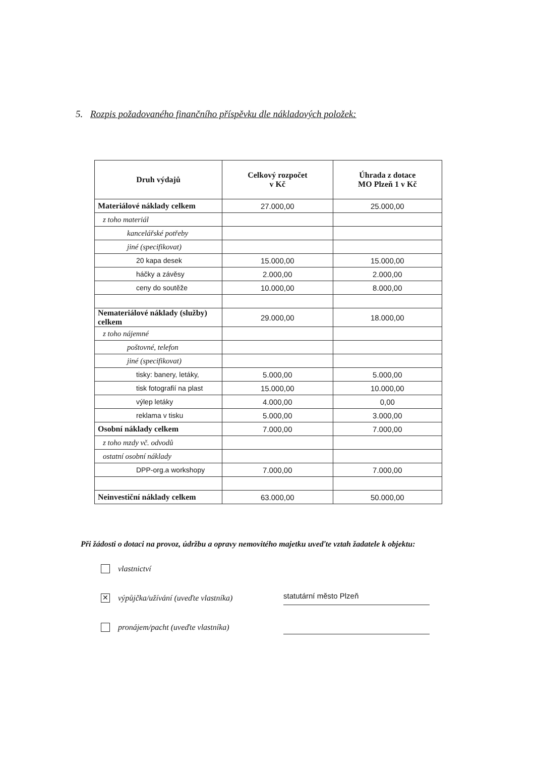5. Rozpis požadovaného finančního příspěvku dle nákladových položek:
| Druh výdajů | Celkový rozpočet v Kč | Úhrada z dotace MO Plzeň 1 v Kč |
| --- | --- | --- |
| Materiálové náklady celkem | 27.000,00 | 25.000,00 |
| z toho materiál | | |
| kancelářské potřeby | | |
| jiné (specifikovat) | | |
| 20 kapa desek | 15.000,00 | 15.000,00 |
| háčky a závěsy | 2.000,00 | 2.000,00 |
| ceny do soutěže | 10.000,00 | 8.000,00 |
| Nemateriálové náklady (služby) celkem | 29.000,00 | 18.000,00 |
| z toho nájemné | | |
| poštovné, telefon | | |
| jiné (specifikovat) | | |
| tisky: banery, letáky, | 5.000,00 | 5.000,00 |
| tisk fotografií na plast | 15.000,00 | 10.000,00 |
| výlep letáky | 4.000,00 | 0,00 |
| reklama v tisku | 5.000,00 | 3.000,00 |
| Osobní náklady celkem | 7.000,00 | 7.000,00 |
| z toho mzdy vč. odvodů | | |
| ostatní osobní náklady | | |
| DPP-org.a workshopy | 7.000,00 | 7.000,00 |
| Neinvestiční náklady celkem | 63.000,00 | 50.000,00 |
Při žádosti o dotaci na provoz, údržbu a opravy nemovitého majetku uveďte vztah žadatele k objektu:
vlastnictví
✕ výpůjčka/užívání (uveďte vlastníka) statutární město Plzeň
pronájem/pacht (uveďte vlastníka)